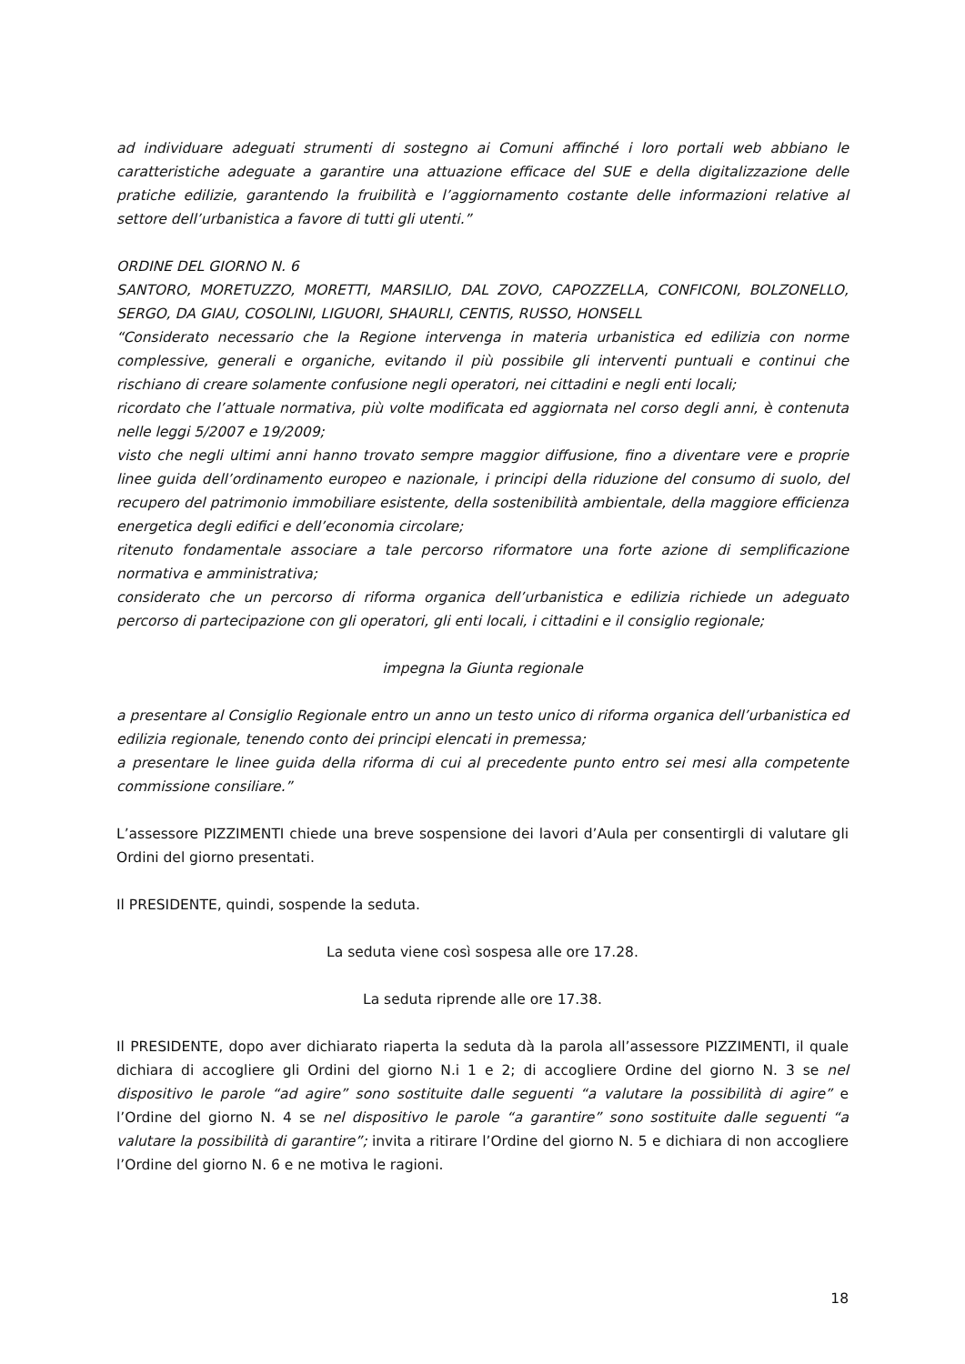ad individuare adeguati strumenti di sostegno ai Comuni affinché i loro portali web abbiano le caratteristiche adeguate a garantire una attuazione efficace del SUE e della digitalizzazione delle pratiche edilizie, garantendo la fruibilità e l’aggiornamento costante delle informazioni relative al settore dell’urbanistica a favore di tutti gli utenti.”
ORDINE DEL GIORNO N. 6
SANTORO, MORETUZZO, MORETTI, MARSILIO, DAL ZOVO, CAPOZZELLA, CONFICONI, BOLZONELLO, SERGO, DA GIAU, COSOLINI, LIGUORI, SHAURLI, CENTIS, RUSSO, HONSELL
“Considerato necessario che la Regione intervenga in materia urbanistica ed edilizia con norme complessive, generali e organiche, evitando il più possibile gli interventi puntuali e continui che rischiano di creare solamente confusione negli operatori, nei cittadini e negli enti locali;
ricordato che l’attuale normativa, più volte modificata ed aggiornata nel corso degli anni, è contenuta nelle leggi 5/2007 e 19/2009;
visto che negli ultimi anni hanno trovato sempre maggior diffusione, fino a diventare vere e proprie linee guida dell’ordinamento europeo e nazionale, i principi della riduzione del consumo di suolo, del recupero del patrimonio immobiliare esistente, della sostenibilità ambientale, della maggiore efficienza energetica degli edifici e dell’economia circolare;
ritenuto fondamentale associare a tale percorso riformatore una forte azione di semplificazione normativa e amministrativa;
considerato che un percorso di riforma organica dell’urbanistica e edilizia richiede un adeguato percorso di partecipazione con gli operatori, gli enti locali, i cittadini e il consiglio regionale;
impegna la Giunta regionale
a presentare al Consiglio Regionale entro un anno un testo unico di riforma organica dell’urbanistica ed edilizia regionale, tenendo conto dei principi elencati in premessa;
a presentare le linee guida della riforma di cui al precedente punto entro sei mesi alla competente commissione consiliare.”
L’assessore PIZZIMENTI chiede una breve sospensione dei lavori d’Aula per consentirgli di valutare gli Ordini del giorno presentati.
Il PRESIDENTE, quindi, sospende la seduta.
La seduta viene così sospesa alle ore 17.28.
La seduta riprende alle ore 17.38.
Il PRESIDENTE, dopo aver dichiarato riaperta la seduta dà la parola all’assessore PIZZIMENTI, il quale dichiara di accogliere gli Ordini del giorno N.i 1 e 2; di accogliere Ordine del giorno N. 3 se nel dispositivo le parole “ad agire” sono sostituite dalle seguenti “a valutare la possibilità di agire” e l’Ordine del giorno N. 4 se nel dispositivo le parole “a garantire” sono sostituite dalle seguenti “a valutare la possibilità di garantire”; invita a ritirare l’Ordine del giorno N. 5 e dichiara di non accogliere l’Ordine del giorno N. 6 e ne motiva le ragioni.
18